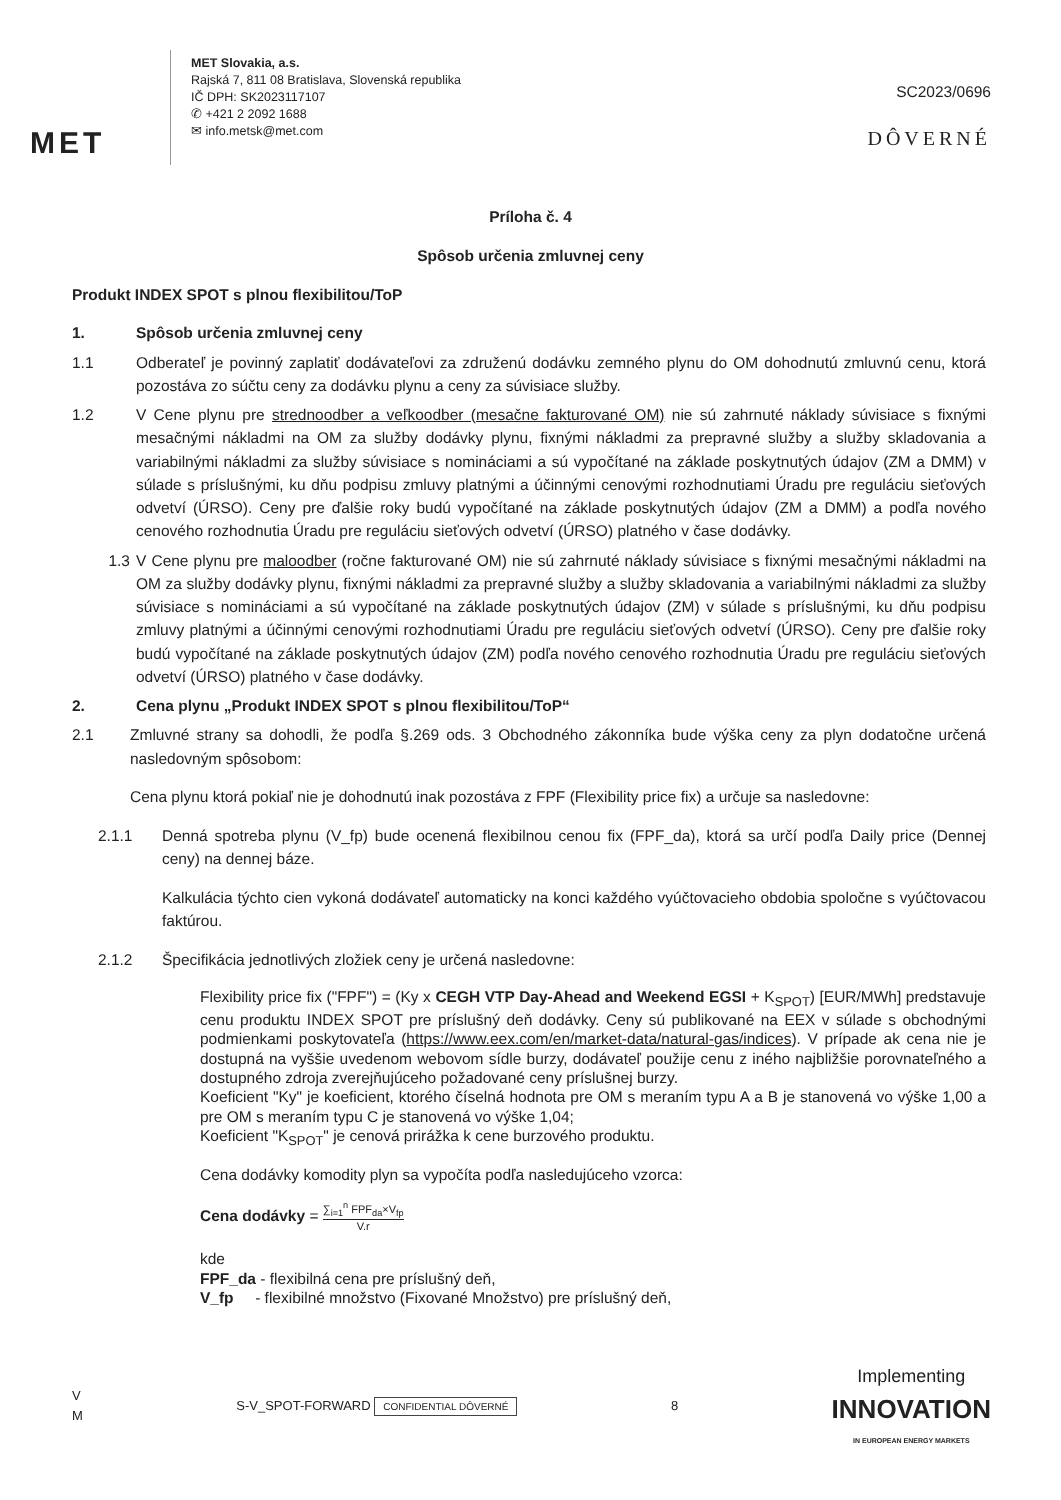MET
MET Slovakia, a.s.
Rajská 7, 811 08 Bratislava, Slovenská republika
IČ DPH: SK2023117107
✆ +421 2 2092 1688
✉ info.metsk@met.com
SC2023/0696
DÔVERNÉ
Príloha č. 4
Spôsob určenia zmluvnej ceny
Produkt INDEX SPOT s plnou flexibilitou/ToP
1. Spôsob určenia zmluvnej ceny
1.1 Odberateľ je povinný zaplatiť dodávateľovi za združenú dodávku zemného plynu do OM dohodnutú zmluvnú cenu, ktorá pozostáva zo súčtu ceny za dodávku plynu a ceny za súvisiace služby.
1.2 V Cene plynu pre strednoodber a veľkoodber (mesačne fakturované OM) nie sú zahrnuté náklady súvisiace s fixnými mesačnými nákladmi na OM za služby dodávky plynu, fixnými nákladmi za prepravné služby a služby skladovania a variabilnými nákladmi za služby súvisiace s nomináciami a sú vypočítané na základe poskytnutých údajov (ZM a DMM) v súlade s príslušnými, ku dňu podpisu zmluvy platnými a účinnými cenovými rozhodnutiami Úradu pre reguláciu sieťových odvetví (ÚRSO). Ceny pre ďalšie roky budú vypočítané na základe poskytnutých údajov (ZM a DMM) a podľa nového cenového rozhodnutia Úradu pre reguláciu sieťových odvetví (ÚRSO) platného v čase dodávky.
1.3 V Cene plynu pre maloodber (ročne fakturované OM) nie sú zahrnuté náklady súvisiace s fixnými mesačnými nákladmi na OM za služby dodávky plynu, fixnými nákladmi za prepravné služby a služby skladovania a variabilnými nákladmi za služby súvisiace s nomináciami a sú vypočítané na základe poskytnutých údajov (ZM) v súlade s príslušnými, ku dňu podpisu zmluvy platnými a účinnými cenovými rozhodnutiami Úradu pre reguláciu sieťových odvetví (ÚRSO). Ceny pre ďalšie roky budú vypočítané na základe poskytnutých údajov (ZM) podľa nového cenového rozhodnutia Úradu pre reguláciu sieťových odvetví (ÚRSO) platného v čase dodávky.
2. Cena plynu „Produkt INDEX SPOT s plnou flexibilitou/ToP“
2.1 Zmluvné strany sa dohodli, že podľa §.269 ods. 3 Obchodného zákonníka bude výška ceny za plyn dodatočne určená nasledovným spôsobom:
Cena plynu ktorá pokiaľ nie je dohodnutú inak pozostáva z FPF (Flexibility price fix) a určuje sa nasledovne:
2.1.1 Denná spotreba plynu (V_fp) bude ocenená flexibilnou cenou fix (FPF_da), ktorá sa určí podľa Daily price (Dennej ceny) na dennej báze.
Kalkulácia týchto cien vykoná dodávateľ automaticky na konci každého vyúčtovacieho obdobia spoločne s vyúčtovacou faktúrou.
2.1.2 Špecifikácia jednotlivých zložiek ceny je určená nasledovne:
Flexibility price fix ("FPF") = (Ky x CEGH VTP Day-Ahead and Weekend EGSI + K<sub>SPOT</sub>) [EUR/MWh] predstavuje cenu produktu INDEX SPOT pre príslušný deň dodávky. Ceny sú publikované na EEX v súlade s obchodnými podmienkami poskytovateľa (https://www.eex.com/en/market-data/natural-gas/indices). V prípade ak cena nie je dostupná na vyššie uvedenom webovom sídle burzy, dodávateľ použije cenu z iného najbližšie porovnateľného a dostupného zdroja zverejňujúceho požadované ceny príslušnej burzy.
Koeficient "Ky" je koeficient, ktorého číselná hodnota pre OM s meraním typu A a B je stanovená vo výške 1,00 a pre OM s meraním typu C je stanovená vo výške 1,04;
Koeficient "K<sub>SPOT</sub>" je cenová prirážka k cene burzového produktu.
Cena dodávky komodity plyn sa vypočíta podľa nasledujúceho vzorca:
Cena dodávky = ∑<sub>i=1</sub><sup>n</sup> FPF<sub>da</sub>×V<sub>fp</sub> V.r
kde
FPF_da - flexibilná cena pre príslušný deň,
V_fp - flexibilné množstvo (Fixované Množstvo) pre príslušný deň,
V
M S-V_SPOT-FORWARD CONFIDENTIAL DÔVERNÉ 8 Implementing
INNOVATION
IN EUROPEAN ENERGY MARKETS